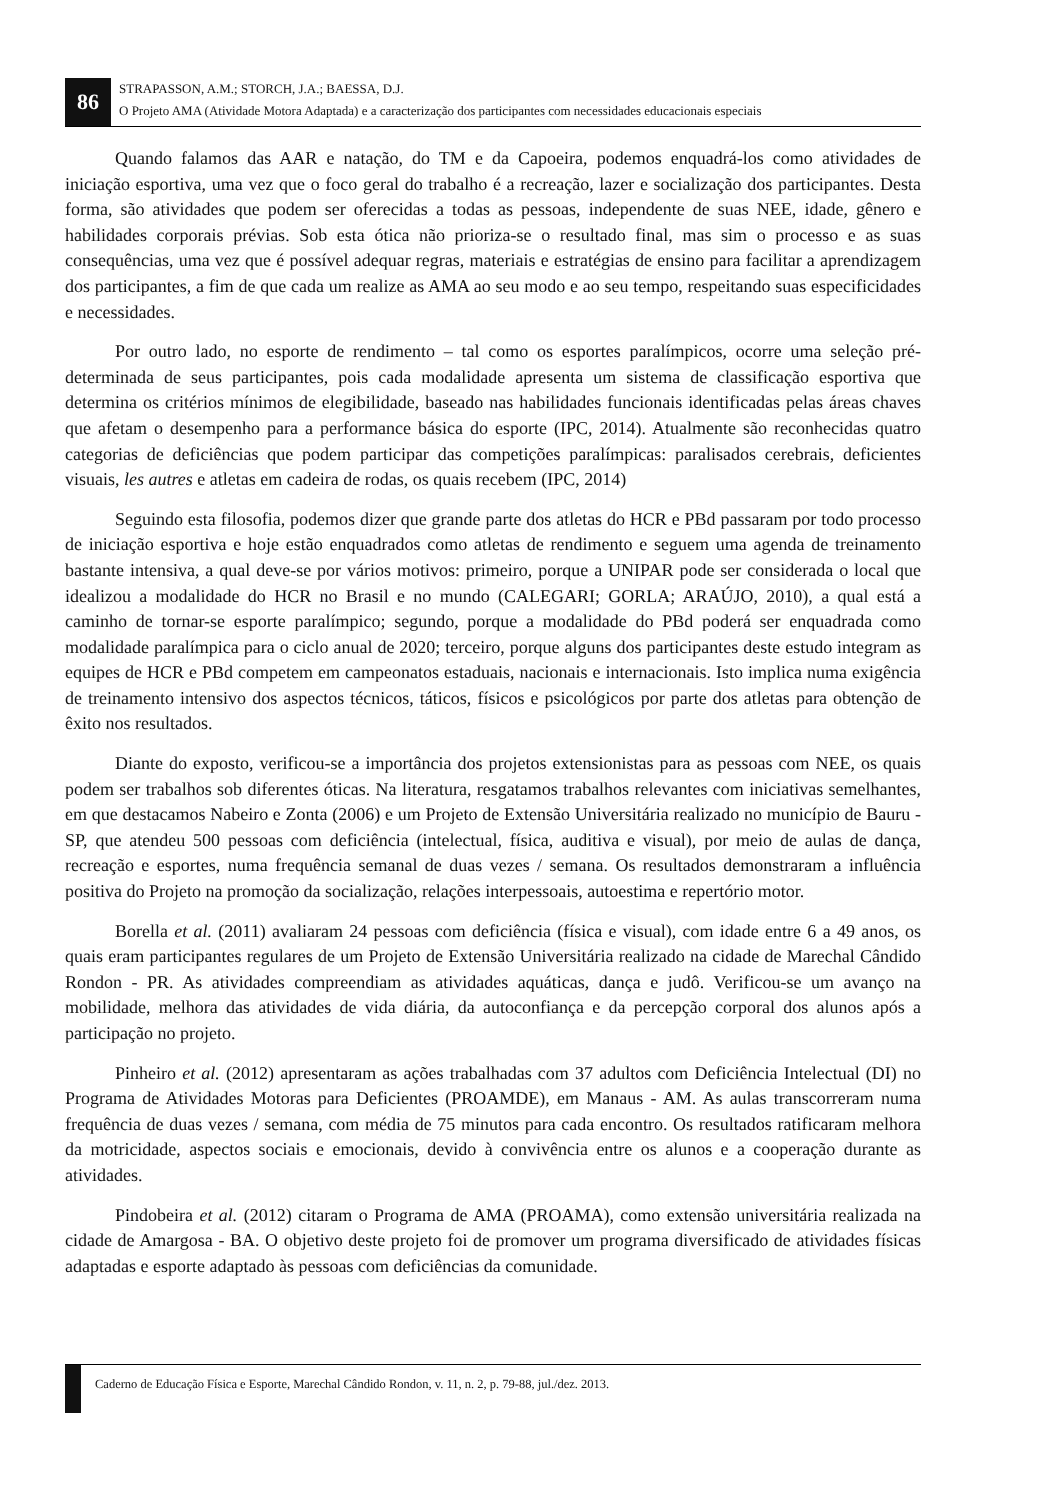86
STRAPASSON, A.M.; STORCH, J.A.; BAESSA, D.J.
O Projeto AMA (Atividade Motora Adaptada) e a caracterização dos participantes com necessidades educacionais especiais
Quando falamos das AAR e natação, do TM e da Capoeira, podemos enquadrá-los como atividades de iniciação esportiva, uma vez que o foco geral do trabalho é a recreação, lazer e socialização dos participantes. Desta forma, são atividades que podem ser oferecidas a todas as pessoas, independente de suas NEE, idade, gênero e habilidades corporais prévias. Sob esta ótica não prioriza-se o resultado final, mas sim o processo e as suas consequências, uma vez que é possível adequar regras, materiais e estratégias de ensino para facilitar a aprendizagem dos participantes, a fim de que cada um realize as AMA ao seu modo e ao seu tempo, respeitando suas especificidades e necessidades.
Por outro lado, no esporte de rendimento – tal como os esportes paralímpicos, ocorre uma seleção pré-determinada de seus participantes, pois cada modalidade apresenta um sistema de classificação esportiva que determina os critérios mínimos de elegibilidade, baseado nas habilidades funcionais identificadas pelas áreas chaves que afetam o desempenho para a performance básica do esporte (IPC, 2014). Atualmente são reconhecidas quatro categorias de deficiências que podem participar das competições paralímpicas: paralisados cerebrais, deficientes visuais, les autres e atletas em cadeira de rodas, os quais recebem (IPC, 2014)
Seguindo esta filosofia, podemos dizer que grande parte dos atletas do HCR e PBd passaram por todo processo de iniciação esportiva e hoje estão enquadrados como atletas de rendimento e seguem uma agenda de treinamento bastante intensiva, a qual deve-se por vários motivos: primeiro, porque a UNIPAR pode ser considerada o local que idealizou a modalidade do HCR no Brasil e no mundo (CALEGARI; GORLA; ARAÚJO, 2010), a qual está a caminho de tornar-se esporte paralímpico; segundo, porque a modalidade do PBd poderá ser enquadrada como modalidade paralímpica para o ciclo anual de 2020; terceiro, porque alguns dos participantes deste estudo integram as equipes de HCR e PBd competem em campeonatos estaduais, nacionais e internacionais. Isto implica numa exigência de treinamento intensivo dos aspectos técnicos, táticos, físicos e psicológicos por parte dos atletas para obtenção de êxito nos resultados.
Diante do exposto, verificou-se a importância dos projetos extensionistas para as pessoas com NEE, os quais podem ser trabalhos sob diferentes óticas. Na literatura, resgatamos trabalhos relevantes com iniciativas semelhantes, em que destacamos Nabeiro e Zonta (2006) e um Projeto de Extensão Universitária realizado no município de Bauru - SP, que atendeu 500 pessoas com deficiência (intelectual, física, auditiva e visual), por meio de aulas de dança, recreação e esportes, numa frequência semanal de duas vezes / semana. Os resultados demonstraram a influência positiva do Projeto na promoção da socialização, relações interpessoais, autoestima e repertório motor.
Borella et al. (2011) avaliaram 24 pessoas com deficiência (física e visual), com idade entre 6 a 49 anos, os quais eram participantes regulares de um Projeto de Extensão Universitária realizado na cidade de Marechal Cândido Rondon - PR. As atividades compreendiam as atividades aquáticas, dança e judô. Verificou-se um avanço na mobilidade, melhora das atividades de vida diária, da autoconfiança e da percepção corporal dos alunos após a participação no projeto.
Pinheiro et al. (2012) apresentaram as ações trabalhadas com 37 adultos com Deficiência Intelectual (DI) no Programa de Atividades Motoras para Deficientes (PROAMDE), em Manaus - AM. As aulas transcorreram numa frequência de duas vezes / semana, com média de 75 minutos para cada encontro. Os resultados ratificaram melhora da motricidade, aspectos sociais e emocionais, devido à convivência entre os alunos e a cooperação durante as atividades.
Pindobeira et al. (2012) citaram o Programa de AMA (PROAMA), como extensão universitária realizada na cidade de Amargosa - BA. O objetivo deste projeto foi de promover um programa diversificado de atividades físicas adaptadas e esporte adaptado às pessoas com deficiências da comunidade.
Caderno de Educação Física e Esporte, Marechal Cândido Rondon, v. 11, n. 2, p. 79-88, jul./dez. 2013.